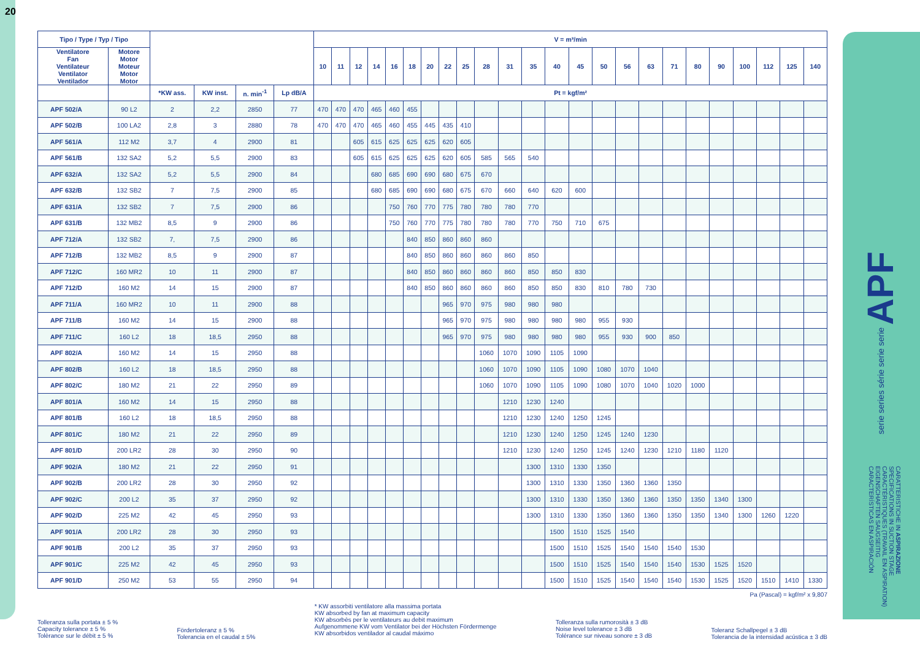20
| Tipo / Type / Typ / Tipo | | | | | | V = m³/min | | | | | | | | | | | | | | | | | | | | | | | |
| --- | --- | --- | --- | --- | --- | --- | --- | --- | --- | --- | --- | --- | --- | --- | --- | --- | --- | --- | --- | --- | --- | --- | --- | --- | --- | --- | --- | --- | --- |
| Ventilatore Fan Ventilateur Ventilator Ventilador | Motore Motor Moteur Motor Motor | | | | | 10 | 11 | 12 | 14 | 16 | 18 | 20 | 22 | 25 | 28 | 31 | 35 | 40 | 45 | 50 | 56 | 63 | 71 | 80 | 90 | 100 | 112 | 125 | 140 |
| | | *KW ass. | KW inst. | n. min<sup>-1</sup> | Lp dB/A | Pt = kgf/m² | | | | | | | | | | | | | | | | | | | | | | | |
| APF 502/A | 90 L2 | 2 | 2,2 | 2850 | 77 | 470 | 470 | 470 | 465 | 460 | 455 | | | | | | | | | | | | | | | | | | |
| APF 502/B | 100 LA2 | 2,8 | 3 | 2880 | 78 | 470 | 470 | 470 | 465 | 460 | 455 | 445 | 435 | 410 | | | | | | | | | | | | | | | |
| APF 561/A | 112 M2 | 3,7 | 4 | 2900 | 81 | | | 605 | 615 | 625 | 625 | 625 | 620 | 605 | | | | | | | | | | | | | | | |
| APF 561/B | 132 SA2 | 5,2 | 5,5 | 2900 | 83 | | | 605 | 615 | 625 | 625 | 625 | 620 | 605 | 585 | 565 | 540 | | | | | | | | | | | | |
| APF 632/A | 132 SA2 | 5,2 | 5,5 | 2900 | 84 | | | | 680 | 685 | 690 | 690 | 680 | 675 | 670 | | | | | | | | | | | | | | |
| APF 632/B | 132 SB2 | 7 | 7,5 | 2900 | 85 | | | | 680 | 685 | 690 | 690 | 680 | 675 | 670 | 660 | 640 | 620 | 600 | | | | | | | | | | |
| APF 631/A | 132 SB2 | 7 | 7,5 | 2900 | 86 | | | | | 750 | 760 | 770 | 775 | 780 | 780 | 780 | 770 | | | | | | | | | | | | |
| APF 631/B | 132 MB2 | 8,5 | 9 | 2900 | 86 | | | | | 750 | 760 | 770 | 775 | 780 | 780 | 780 | 770 | 750 | 710 | 675 | | | | | | | | | |
| APF 712/A | 132 SB2 | 7, | 7,5 | 2900 | 86 | | | | | | 840 | 850 | 860 | 860 | 860 | | | | | | | | | | | | | | |
| APF 712/B | 132 MB2 | 8,5 | 9 | 2900 | 87 | | | | | | 840 | 850 | 860 | 860 | 860 | 860 | 850 | | | | | | | | | | | | |
| APF 712/C | 160 MR2 | 10 | 11 | 2900 | 87 | | | | | | 840 | 850 | 860 | 860 | 860 | 860 | 850 | 850 | 830 | | | | | | | | | | |
| APF 712/D | 160 M2 | 14 | 15 | 2900 | 87 | | | | | | 840 | 850 | 860 | 860 | 860 | 860 | 850 | 850 | 830 | 810 | 780 | 730 | | | | | | | |
| APF 711/A | 160 MR2 | 10 | 11 | 2900 | 88 | | | | | | | | 965 | 970 | 975 | 980 | 980 | 980 | | | | | | | | | | | |
| APF 711/B | 160 M2 | 14 | 15 | 2900 | 88 | | | | | | | | 965 | 970 | 975 | 980 | 980 | 980 | 980 | 955 | 930 | | | | | | | | |
| APF 711/C | 160 L2 | 18 | 18,5 | 2950 | 88 | | | | | | | | 965 | 970 | 975 | 980 | 980 | 980 | 980 | 955 | 930 | 900 | 850 | | | | | | |
| APF 802/A | 160 M2 | 14 | 15 | 2950 | 88 | | | | | | | | | | 1060 | 1070 | 1090 | 1105 | 1090 | | | | | | | | | | |
| APF 802/B | 160 L2 | 18 | 18,5 | 2950 | 88 | | | | | | | | | | 1060 | 1070 | 1090 | 1105 | 1090 | 1080 | 1070 | 1040 | | | | | | | |
| APF 802/C | 180 M2 | 21 | 22 | 2950 | 89 | | | | | | | | | | 1060 | 1070 | 1090 | 1105 | 1090 | 1080 | 1070 | 1040 | 1020 | 1000 | | | | | |
| APF 801/A | 160 M2 | 14 | 15 | 2950 | 88 | | | | | | | | | | | 1210 | 1230 | 1240 | | | | | | | | | | | |
| APF 801/B | 160 L2 | 18 | 18,5 | 2950 | 88 | | | | | | | | | | | 1210 | 1230 | 1240 | 1250 | 1245 | | | | | | | | | |
| APF 801/C | 180 M2 | 21 | 22 | 2950 | 89 | | | | | | | | | | | 1210 | 1230 | 1240 | 1250 | 1245 | 1240 | 1230 | | | | | | | |
| APF 801/D | 200 LR2 | 28 | 30 | 2950 | 90 | | | | | | | | | | | 1210 | 1230 | 1240 | 1250 | 1245 | 1240 | 1230 | 1210 | 1180 | 1120 | | | | |
| APF 902/A | 180 M2 | 21 | 22 | 2950 | 91 | | | | | | | | | | | | 1300 | 1310 | 1330 | 1350 | | | | | | | | | |
| APF 902/B | 200 LR2 | 28 | 30 | 2950 | 92 | | | | | | | | | | | | 1300 | 1310 | 1330 | 1350 | 1360 | 1360 | 1350 | | | | | | |
| APF 902/C | 200 L2 | 35 | 37 | 2950 | 92 | | | | | | | | | | | | 1300 | 1310 | 1330 | 1350 | 1360 | 1360 | 1350 | 1350 | 1340 | 1300 | | | |
| APF 902/D | 225 M2 | 42 | 45 | 2950 | 93 | | | | | | | | | | | | 1300 | 1310 | 1330 | 1350 | 1360 | 1360 | 1350 | 1350 | 1340 | 1300 | 1260 | 1220 | |
| APF 901/A | 200 LR2 | 28 | 30 | 2950 | 93 | | | | | | | | | | | | | 1500 | 1510 | 1525 | 1540 | | | | | | | | |
| APF 901/B | 200 L2 | 35 | 37 | 2950 | 93 | | | | | | | | | | | | | 1500 | 1510 | 1525 | 1540 | 1540 | 1540 | 1530 | | | | | |
| APF 901/C | 225 M2 | 42 | 45 | 2950 | 93 | | | | | | | | | | | | | 1500 | 1510 | 1525 | 1540 | 1540 | 1540 | 1530 | 1525 | 1520 | | | |
| APF 901/D | 250 M2 | 53 | 55 | 2950 | 94 | | | | | | | | | | | | | 1500 | 1510 | 1525 | 1540 | 1540 | 1540 | 1530 | 1525 | 1520 | 1510 | 1410 | 1330 |
Pa (Pascal) = kgf/m² x 9,807
Tolleranza sulla portata ± 5 %
Capacity tolerance ± 5 %
Tolèrance sur le débit ± 5 %
Fördertoleranz ± 5 %
Tolerancia en el caudal ± 5%
* KW assorbiti ventilatore alla massima portata
KW absorbed by fan at maximum capacity
KW absorbès per le ventilateurs au debit maximum
Aufgenommene KW vom Ventilator bei der Höchsten Fördermenge
KW absorbidos ventilador al caudal máximo
Tolleranza sulla rumorosità ± 3 dB
Noise level tolerance ± 3 dB
Tolérance sur niveau sonore ± 3 dB
Toleranz Schallpegel ± 3 dB
Tolerancia de la intensidad acústica ± 3 dB
serie series série serie serie APF
CARATTERISTICHE IN ASPIRAZIONE
SPECIFICATIONS IN SUCTION STAGE
CARACTÉRISTIQUES (TRAVAIL EN ASPIRATION)
EIGENSCHAFTEN SAUGSEITIG
CARACTERÍSTICAS EN ASPIRACIÓN